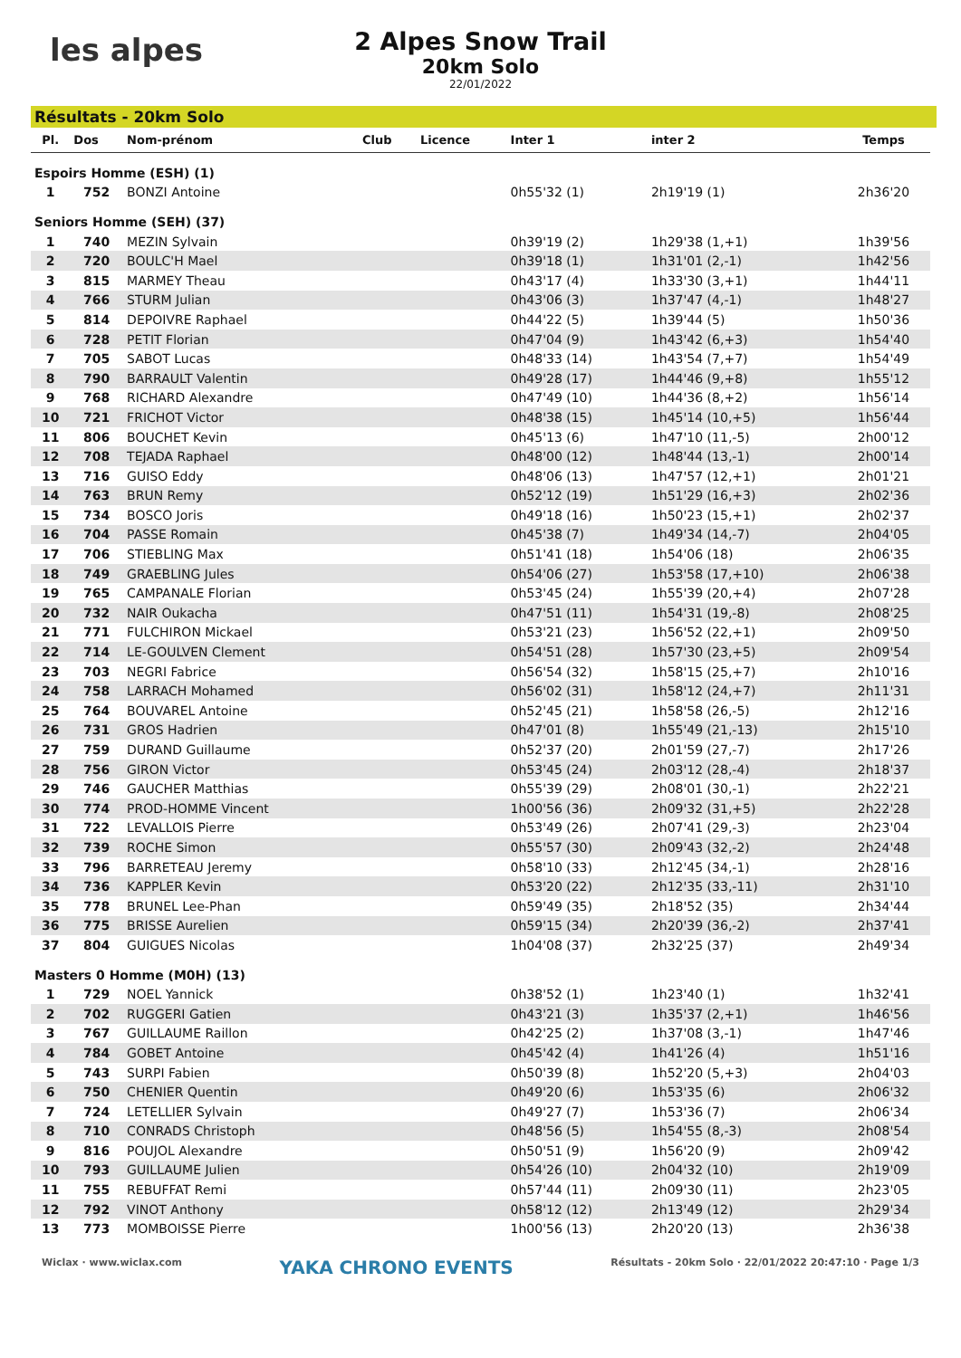les alpes
2 Alpes Snow Trail
20km Solo
22/01/2022
Résultats - 20km Solo
| Pl. | Dos | Nom-prénom | Club | Licence | Inter 1 | inter 2 | Temps |
| --- | --- | --- | --- | --- | --- | --- | --- |
| Espoirs Homme (ESH) (1) | | | | | | | |
| 1 | 752 | BONZI Antoine | | | 0h55'32 (1) | 2h19'19 (1) | 2h36'20 |
| Seniors Homme (SEH) (37) | | | | | | | |
| 1 | 740 | MEZIN Sylvain | | | 0h39'19 (2) | 1h29'38 (1,+1) | 1h39'56 |
| 2 | 720 | BOULC'H Mael | | | 0h39'18 (1) | 1h31'01 (2,-1) | 1h42'56 |
| 3 | 815 | MARMEY Theau | | | 0h43'17 (4) | 1h33'30 (3,+1) | 1h44'11 |
| 4 | 766 | STURM Julian | | | 0h43'06 (3) | 1h37'47 (4,-1) | 1h48'27 |
| 5 | 814 | DEPOIVRE Raphael | | | 0h44'22 (5) | 1h39'44 (5) | 1h50'36 |
| 6 | 728 | PETIT Florian | | | 0h47'04 (9) | 1h43'42 (6,+3) | 1h54'40 |
| 7 | 705 | SABOT Lucas | | | 0h48'33 (14) | 1h43'54 (7,+7) | 1h54'49 |
| 8 | 790 | BARRAULT Valentin | | | 0h49'28 (17) | 1h44'46 (9,+8) | 1h55'12 |
| 9 | 768 | RICHARD Alexandre | | | 0h47'49 (10) | 1h44'36 (8,+2) | 1h56'14 |
| 10 | 721 | FRICHOT Victor | | | 0h48'38 (15) | 1h45'14 (10,+5) | 1h56'44 |
| 11 | 806 | BOUCHET Kevin | | | 0h45'13 (6) | 1h47'10 (11,-5) | 2h00'12 |
| 12 | 708 | TEJADA Raphael | | | 0h48'00 (12) | 1h48'44 (13,-1) | 2h00'14 |
| 13 | 716 | GUISO Eddy | | | 0h48'06 (13) | 1h47'57 (12,+1) | 2h01'21 |
| 14 | 763 | BRUN Remy | | | 0h52'12 (19) | 1h51'29 (16,+3) | 2h02'36 |
| 15 | 734 | BOSCO Joris | | | 0h49'18 (16) | 1h50'23 (15,+1) | 2h02'37 |
| 16 | 704 | PASSE Romain | | | 0h45'38 (7) | 1h49'34 (14,-7) | 2h04'05 |
| 17 | 706 | STIEBLING Max | | | 0h51'41 (18) | 1h54'06 (18) | 2h06'35 |
| 18 | 749 | GRAEBLING Jules | | | 0h54'06 (27) | 1h53'58 (17,+10) | 2h06'38 |
| 19 | 765 | CAMPANALE Florian | | | 0h53'45 (24) | 1h55'39 (20,+4) | 2h07'28 |
| 20 | 732 | NAIR Oukacha | | | 0h47'51 (11) | 1h54'31 (19,-8) | 2h08'25 |
| 21 | 771 | FULCHIRON Mickael | | | 0h53'21 (23) | 1h56'52 (22,+1) | 2h09'50 |
| 22 | 714 | LE-GOULVEN Clement | | | 0h54'51 (28) | 1h57'30 (23,+5) | 2h09'54 |
| 23 | 703 | NEGRI Fabrice | | | 0h56'54 (32) | 1h58'15 (25,+7) | 2h10'16 |
| 24 | 758 | LARRACH Mohamed | | | 0h56'02 (31) | 1h58'12 (24,+7) | 2h11'31 |
| 25 | 764 | BOUVAREL Antoine | | | 0h52'45 (21) | 1h58'58 (26,-5) | 2h12'16 |
| 26 | 731 | GROS Hadrien | | | 0h47'01 (8) | 1h55'49 (21,-13) | 2h15'10 |
| 27 | 759 | DURAND Guillaume | | | 0h52'37 (20) | 2h01'59 (27,-7) | 2h17'26 |
| 28 | 756 | GIRON Victor | | | 0h53'45 (24) | 2h03'12 (28,-4) | 2h18'37 |
| 29 | 746 | GAUCHER Matthias | | | 0h55'39 (29) | 2h08'01 (30,-1) | 2h22'21 |
| 30 | 774 | PROD-HOMME Vincent | | | 1h00'56 (36) | 2h09'32 (31,+5) | 2h22'28 |
| 31 | 722 | LEVALLOIS Pierre | | | 0h53'49 (26) | 2h07'41 (29,-3) | 2h23'04 |
| 32 | 739 | ROCHE Simon | | | 0h55'57 (30) | 2h09'43 (32,-2) | 2h24'48 |
| 33 | 796 | BARRETEAU Jeremy | | | 0h58'10 (33) | 2h12'45 (34,-1) | 2h28'16 |
| 34 | 736 | KAPPLER Kevin | | | 0h53'20 (22) | 2h12'35 (33,-11) | 2h31'10 |
| 35 | 778 | BRUNEL Lee-Phan | | | 0h59'49 (35) | 2h18'52 (35) | 2h34'44 |
| 36 | 775 | BRISSE Aurelien | | | 0h59'15 (34) | 2h20'39 (36,-2) | 2h37'41 |
| 37 | 804 | GUIGUES Nicolas | | | 1h04'08 (37) | 2h32'25 (37) | 2h49'34 |
| Masters 0 Homme (M0H) (13) | | | | | | | |
| 1 | 729 | NOEL Yannick | | | 0h38'52 (1) | 1h23'40 (1) | 1h32'41 |
| 2 | 702 | RUGGERI Gatien | | | 0h43'21 (3) | 1h35'37 (2,+1) | 1h46'56 |
| 3 | 767 | GUILLAUME Raillon | | | 0h42'25 (2) | 1h37'08 (3,-1) | 1h47'46 |
| 4 | 784 | GOBET Antoine | | | 0h45'42 (4) | 1h41'26 (4) | 1h51'16 |
| 5 | 743 | SURPI Fabien | | | 0h50'39 (8) | 1h52'20 (5,+3) | 2h04'03 |
| 6 | 750 | CHENIER Quentin | | | 0h49'20 (6) | 1h53'35 (6) | 2h06'32 |
| 7 | 724 | LETELLIER Sylvain | | | 0h49'27 (7) | 1h53'36 (7) | 2h06'34 |
| 8 | 710 | CONRADS Christoph | | | 0h48'56 (5) | 1h54'55 (8,-3) | 2h08'54 |
| 9 | 816 | POUJOL Alexandre | | | 0h50'51 (9) | 1h56'20 (9) | 2h09'42 |
| 10 | 793 | GUILLAUME Julien | | | 0h54'26 (10) | 2h04'32 (10) | 2h19'09 |
| 11 | 755 | REBUFFAT Remi | | | 0h57'44 (11) | 2h09'30 (11) | 2h23'05 |
| 12 | 792 | VINOT Anthony | | | 0h58'12 (12) | 2h13'49 (12) | 2h29'34 |
| 13 | 773 | MOMBOISSE Pierre | | | 1h00'56 (13) | 2h20'20 (13) | 2h36'38 |
Wiclax · www.wiclax.com YAKA CHRONO EVENTS Résultats - 20km Solo · 22/01/2022 20:47:10 · Page 1/3